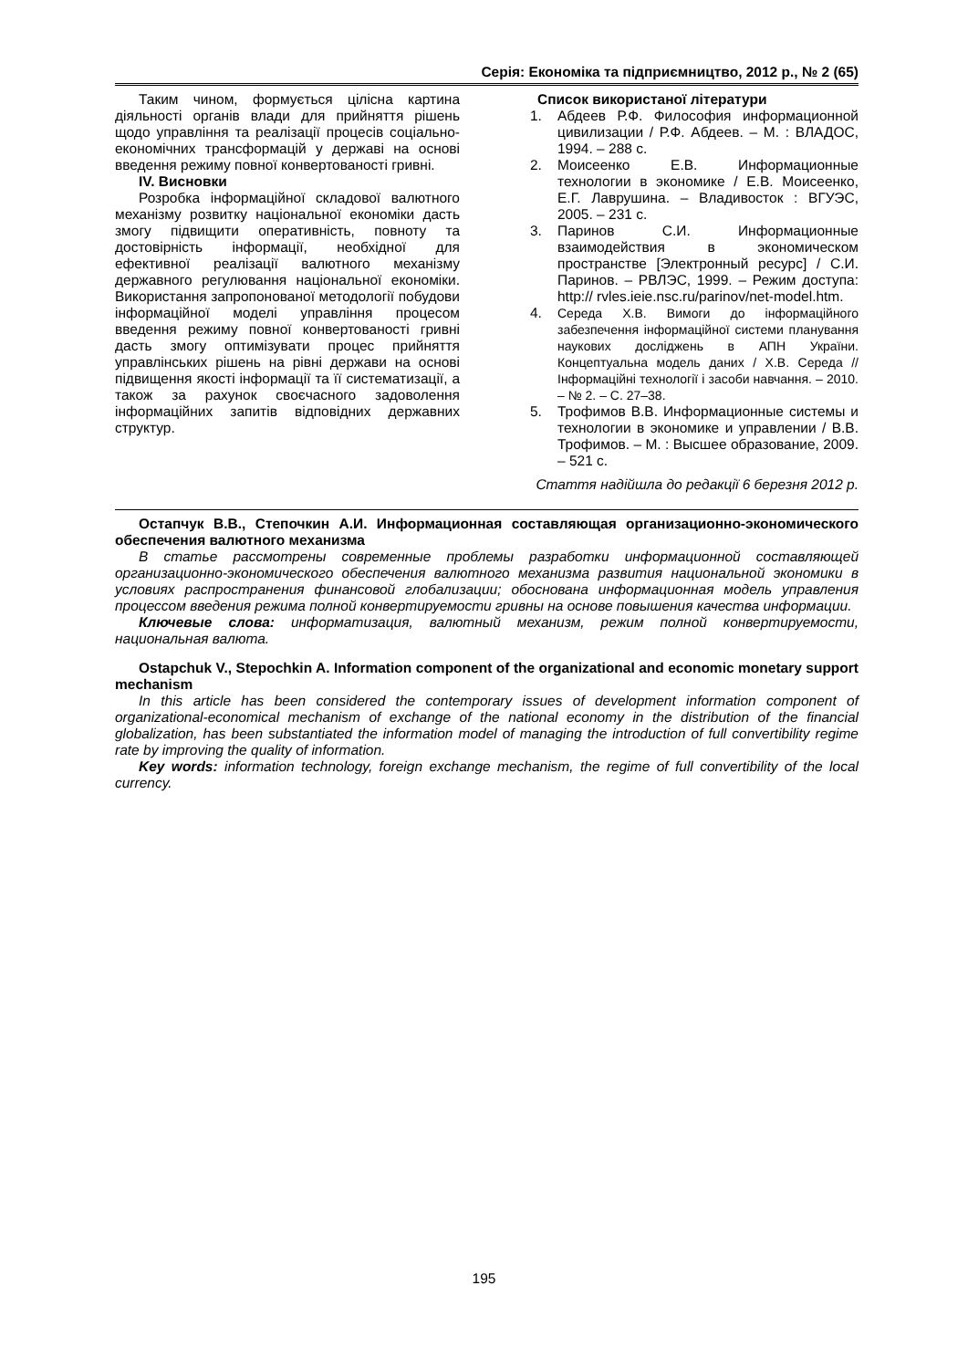Серія: Економіка та підприємництво, 2012 р., № 2 (65)
Таким чином, формується цілісна картина діяльності органів влади для прийняття рішень щодо управління та реалізації процесів соціально-економічних трансформацій у державі на основі введення режиму повної конвертованості гривні.
IV. Висновки
Розробка інформаційної складової валютного механізму розвитку національної економіки дасть змогу підвищити оперативність, повноту та достовірність інформації, необхідної для ефективної реалізації валютного механізму державного регулювання національної економіки. Використання запропонованої методології побудови інформаційної моделі управління процесом введення режиму повної конвертованості гривні дасть змогу оптимізувати процес прийняття управлінських рішень на рівні держави на основі підвищення якості інформації та її систематизації, а також за рахунок своєчасного задоволення інформаційних запитів відповідних державних структур.
Список використаної літератури
1. Абдеев Р.Ф. Философия информационной цивилизации / Р.Ф. Абдеев. – М. : ВЛАДОС, 1994. – 288 с.
2. Моисеенко Е.В. Информационные технологии в экономике / Е.В. Моисеенко, Е.Г. Лаврушина. – Владивосток : ВГУЭС, 2005. – 231 с.
3. Паринов С.И. Информационные взаимодействия в экономическом пространстве [Электронный ресурс] / С.И. Паринов. – РВЛЭС, 1999. – Режим доступа: http:// rvles.ieie.nsc.ru/parinov/net-model.htm.
4. Середа Х.В. Вимоги до інформаційного забезпечення інформаційної системи планування наукових досліджень в АПН України. Концептуальна модель даних / Х.В. Середа // Інформаційні технології і засоби навчання. – 2010. – № 2. – С. 27–38.
5. Трофимов В.В. Информационные системы и технологии в экономике и управлении / В.В. Трофимов. – М. : Высшее образование, 2009. – 521 с.
Стаття надійшла до редакції 6 березня 2012 р.
Остапчук В.В., Степочкин А.И. Информационная составляющая организационно-экономического обеспечения валютного механизма
В статье рассмотрены современные проблемы разработки информационной составляющей организационно-экономического обеспечения валютного механизма развития национальной экономики в условиях распространения финансовой глобализации; обоснована информационная модель управления процессом введения режима полной конвертируемости гривны на основе повышения качества информации.
Ключевые слова: информатизация, валютный механизм, режим полной конвертируемости, национальная валюта.
Ostapchuk V., Stepochkin A. Information component of the organizational and economic monetary support mechanism
In this article has been considered the contemporary issues of development information component of organizational-economical mechanism of exchange of the national economy in the distribution of the financial globalization, has been substantiated the information model of managing the introduction of full convertibility regime rate by improving the quality of information.
Key words: information technology, foreign exchange mechanism, the regime of full convertibility of the local currency.
195